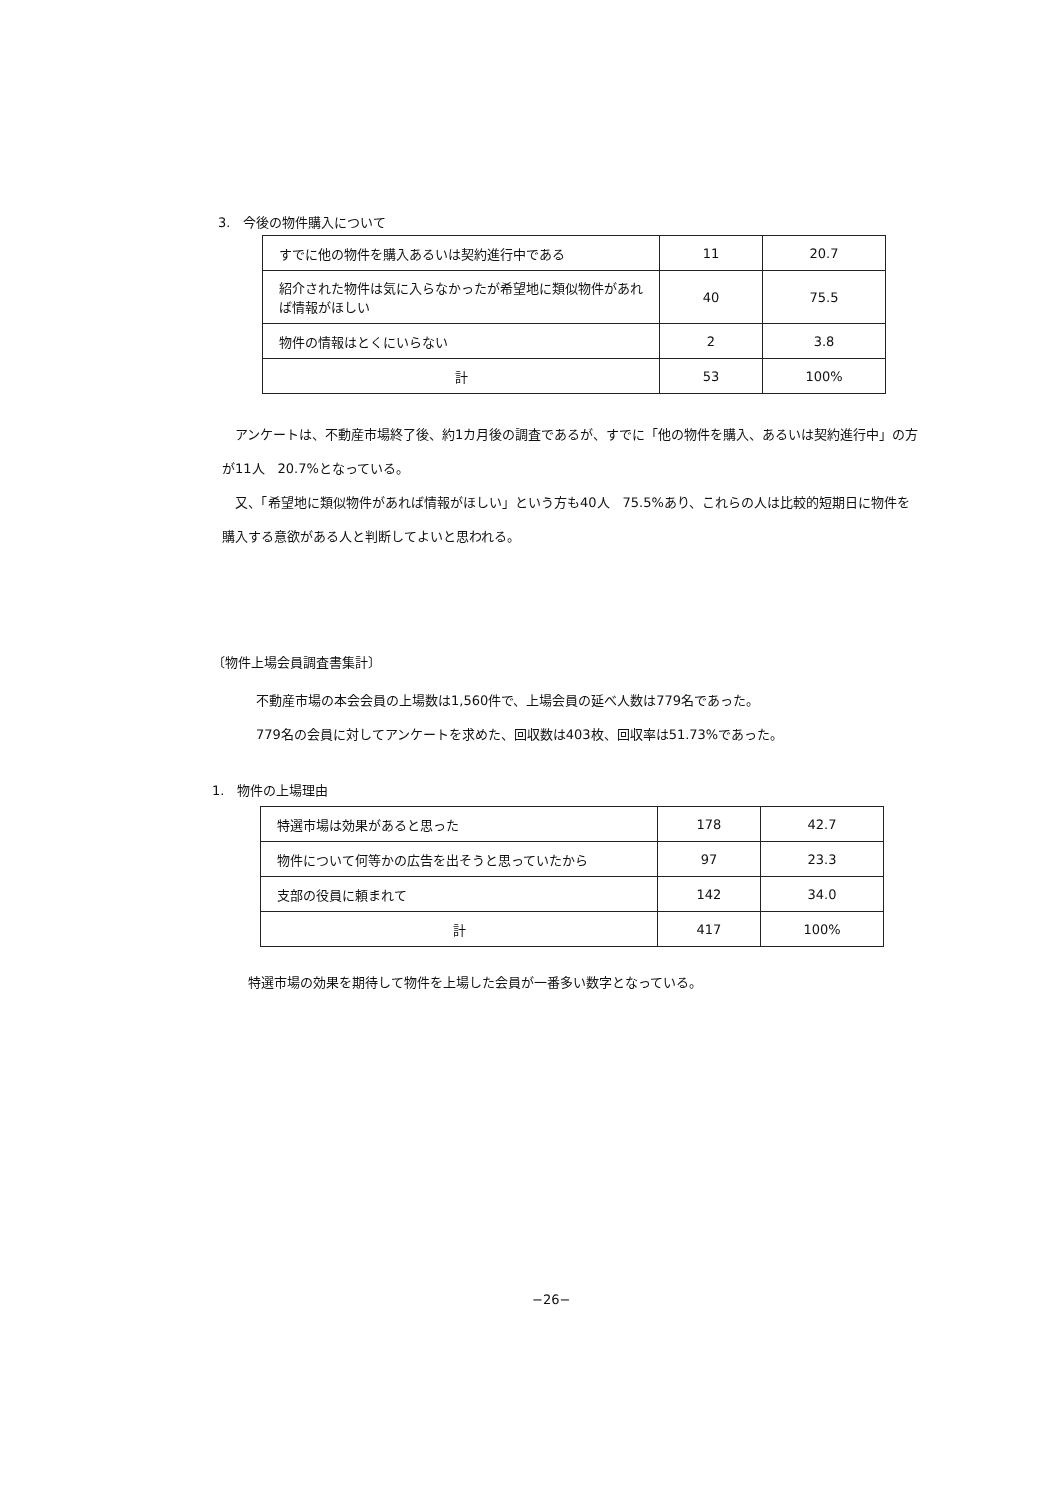3.　今後の物件購入について
| すでに他の物件を購入あるいは契約進行中である | 11 | 20.7 |
| 紹介された物件は気に入らなかったが希望地に類似物件があれば情報がほしい | 40 | 75.5 |
| 物件の情報はとくにいらない | 2 | 3.8 |
| 計 | 53 | 100% |
　アンケートは、不動産市場終了後、約1カ月後の調査であるが、すでに「他の物件を購入、あるいは契約進行中」の方が11人　20.7%となっている。
　又、「希望地に類似物件があれば情報がほしい」という方も40人　75.5%あり、これらの人は比較的短期日に物件を購入する意欲がある人と判断してよいと思われる。
〔物件上場会員調査書集計〕
不動産市場の本会会員の上場数は1,560件で、上場会員の延べ人数は779名であった。
779名の会員に対してアンケートを求めた、回収数は403枚、回収率は51.73%であった。
1.　物件の上場理由
| 特選市場は効果があると思った | 178 | 42.7 |
| 物件について何等かの広告を出そうと思っていたから | 97 | 23.3 |
| 支部の役員に頼まれて | 142 | 34.0 |
| 計 | 417 | 100% |
特選市場の効果を期待して物件を上場した会員が一番多い数字となっている。
−26−